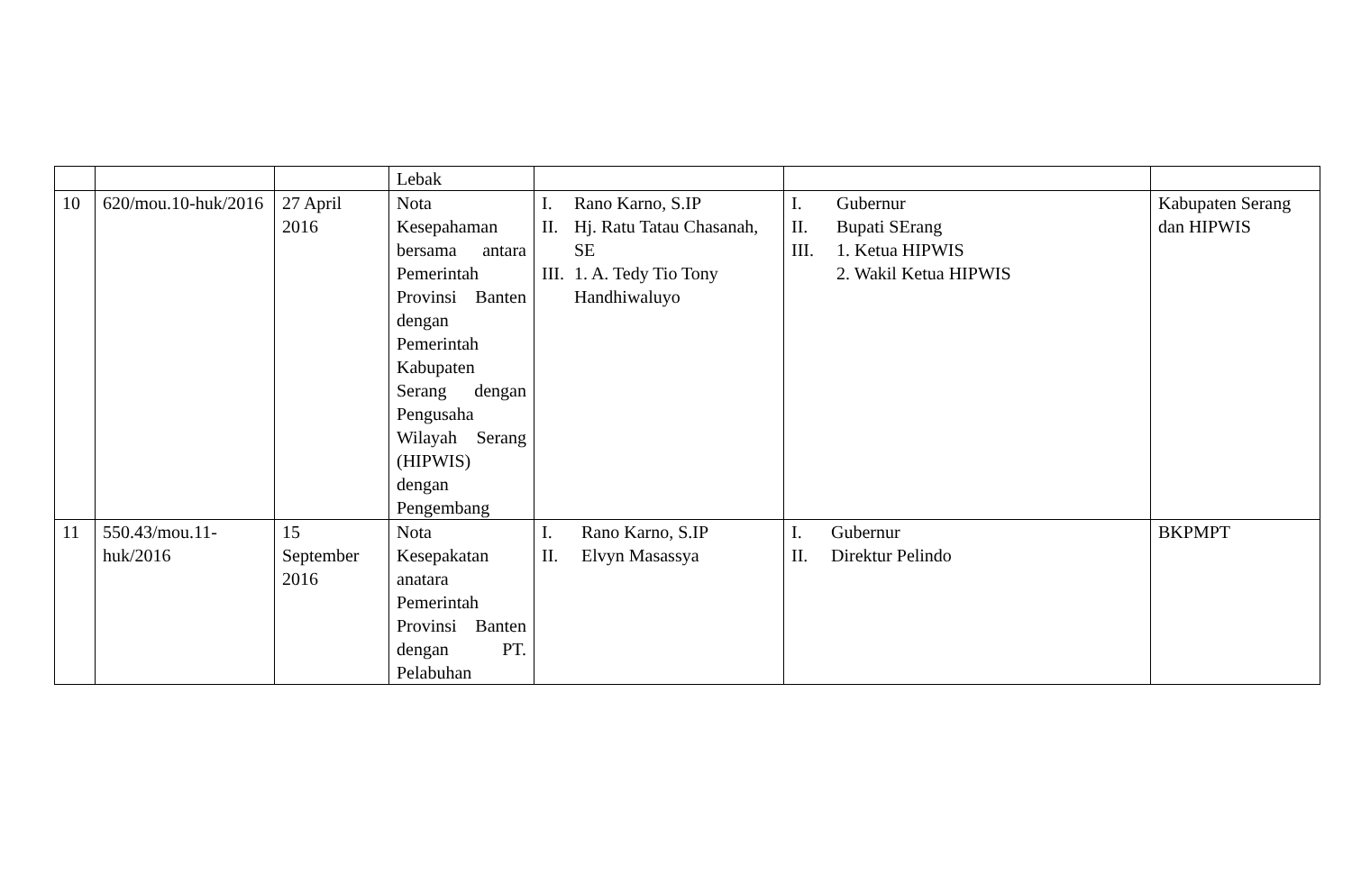| | | | Lebak | | | |
| 10 | 620/mou.10-huk/2016 | 27 April 2016 | Nota Kesepahaman bersama antara Pemerintah Provinsi Banten dengan Pemerintah Kabupaten Serang dengan Pengusaha Wilayah Serang (HIPWIS) dengan Pengembang | I. Rano Karno, S.IP II. Hj. Ratu Tatau Chasanah, SE III. 1. A. Tedy Tio Tony Handhiwaluyo | I. Gubernur II. Bupati SErang III. 1. Ketua HIPWIS 2. Wakil Ketua HIPWIS | Kabupaten Serang dan HIPWIS |
| 11 | 550.43/mou.11-huk/2016 | 15 September 2016 | Nota Kesepakatan anatara Pemerintah Provinsi Banten dengan PT. Pelabuhan | I. Rano Karno, S.IP II. Elvyn Masassya | I. Gubernur II. Direktur Pelindo | BKPMPT |